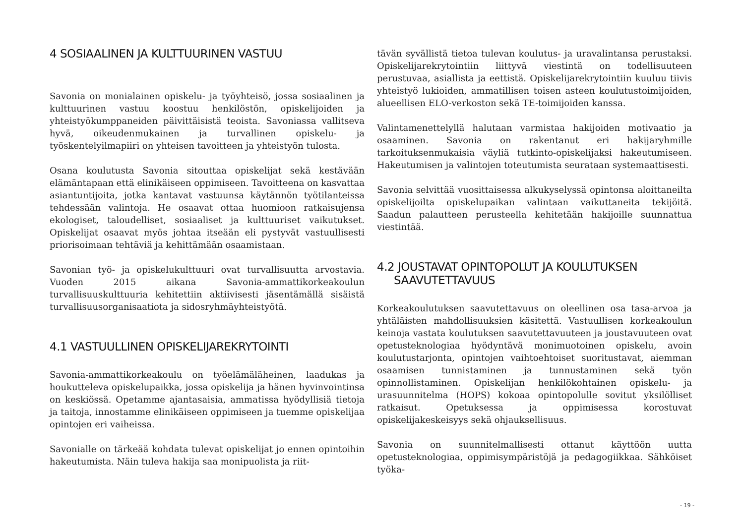4 SOSIAALINEN JA KULTTUURINEN VASTUU
Savonia on monialainen opiskelu- ja työyhteisö, jossa sosiaalinen ja kulttuurinen vastuu koostuu henkilöstön, opiskelijoiden ja yhteistyökumppaneiden päivittäisistä teoista. Savoniassa vallitseva hyvä, oikeudenmukainen ja turvallinen opiskelu- ja työskentelyilmapiiri on yhteisen tavoitteen ja yhteistyön tulosta.
Osana koulutusta Savonia sitouttaa opiskelijat sekä kestävään elämäntapaan että elinikäiseen oppimiseen. Tavoitteena on kasvattaa asiantuntijoita, jotka kantavat vastuunsa käytännön työtilanteissa tehdessään valintoja. He osaavat ottaa huomioon ratkaisujensa ekologiset, taloudelliset, sosiaaliset ja kulttuuriset vaikutukset. Opiskelijat osaavat myös johtaa itseään eli pystyvät vastuullisesti priorisoimaan tehtäviä ja kehittämään osaamistaan.
Savonian työ- ja opiskelukulttuuri ovat turvallisuutta arvostavia. Vuoden 2015 aikana Savonia-ammattikorkeakoulun turvallisuuskulttuuria kehitettiin aktiivisesti jäsentämällä sisäistä turvallisuusorganisaatiota ja sidosryhmäyhteistyötä.
4.1 VASTUULLINEN OPISKELIJAREKRYTOINTI
Savonia-ammattikorkeakoulu on työelämäläheinen, laadukas ja houkutteleva opiskelupaikka, jossa opiskelija ja hänen hyvinvointinsa on keskiössä. Opetamme ajantasaisia, ammatissa hyödyllisiä tietoja ja taitoja, innostamme elinikäiseen oppimiseen ja tuemme opiskelijaa opintojen eri vaiheissa.
Savonialle on tärkeää kohdata tulevat opiskelijat jo ennen opintoihin hakeutumista. Näin tuleva hakija saa monipuolista ja riit-
tävän syvällistä tietoa tulevan koulutus- ja uravalintansa perustaksi. Opiskelijarekrytointiin liittyvä viestintä on todellisuuteen perustuvaa, asiallista ja eettistä. Opiskelijarekrytointiin kuuluu tiivis yhteistyö lukioiden, ammatillisen toisen asteen koulutustoimijoiden, alueellisen ELO-verkoston sekä TE-toimijoiden kanssa.
Valintamenettelyllä halutaan varmistaa hakijoiden motivaatio ja osaaminen. Savonia on rakentanut eri hakijaryhmille tarkoituksenmukaisia väyliä tutkinto-opiskelijaksi hakeutumiseen. Hakeutumisen ja valintojen toteutumista seurataan systemaattisesti.
Savonia selvittää vuosittaisessa alkukyselyssä opintonsa aloittaneilta opiskelijoilta opiskelupaikan valintaan vaikuttaneita tekijöitä. Saadun palautteen perusteella kehitetään hakijoille suunnattua viestintää.
4.2 JOUSTAVAT OPINTOPOLUT JA KOULUTUKSEN
SAAVUTETTAVUUS
Korkeakoulutuksen saavutettavuus on oleellinen osa tasa-arvoa ja yhtäläisten mahdollisuuksien käsitettä. Vastuullisen korkeakoulun keinoja vastata koulutuksen saavutettavuuteen ja joustavuuteen ovat opetusteknologiaa hyödyntävä monimuotoinen opiskelu, avoin koulutustarjonta, opintojen vaihtoehtoiset suoritustavat, aiemman osaamisen tunnistaminen ja tunnustaminen sekä työn opinnollistaminen. Opiskelijan henkilökohtainen opiskelu- ja urasuunnitelma (HOPS) kokoaa opintopolulle sovitut yksilölliset ratkaisut. Opetuksessa ja oppimisessa korostuvat opiskelijakeskeisyys sekä ohjauksellisuus.
Savonia on suunnitelmallisesti ottanut käyttöön uutta opetusteknologiaa, oppimisympäristöjä ja pedagogiikkaa. Sähköiset työka-
- 19 -